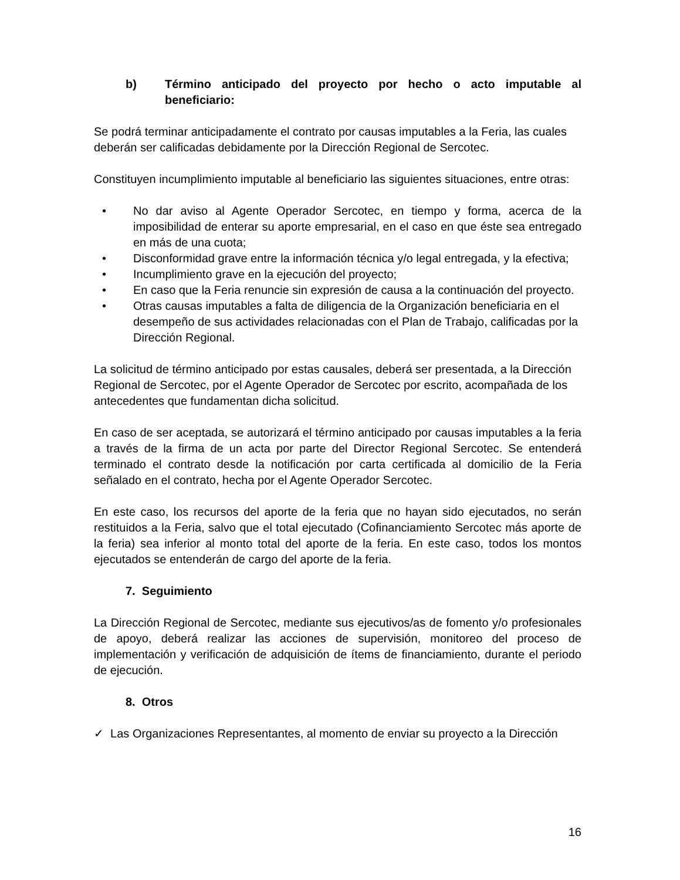b) Término anticipado del proyecto por hecho o acto imputable al beneficiario:
Se podrá terminar anticipadamente el contrato por causas imputables a la Feria, las cuales deberán ser calificadas debidamente por la Dirección Regional de Sercotec.
Constituyen incumplimiento imputable al beneficiario las siguientes situaciones, entre otras:
• No dar aviso al Agente Operador Sercotec, en tiempo y forma, acerca de la imposibilidad de enterar su aporte empresarial, en el caso en que éste sea entregado en más de una cuota;
• Disconformidad grave entre la información técnica y/o legal entregada, y la efectiva;
• Incumplimiento grave en la ejecución del proyecto;
• En caso que la Feria renuncie sin expresión de causa a la continuación del proyecto.
• Otras causas imputables a falta de diligencia de la Organización beneficiaria en el desempeño de sus actividades relacionadas con el Plan de Trabajo, calificadas por la Dirección Regional.
La solicitud de término anticipado por estas causales, deberá ser presentada, a la Dirección Regional de Sercotec, por el Agente Operador de Sercotec por escrito, acompañada de los antecedentes que fundamentan dicha solicitud.
En caso de ser aceptada, se autorizará el término anticipado por causas imputables a la feria a través de la firma de un acta por parte del Director Regional Sercotec. Se entenderá terminado el contrato desde la notificación por carta certificada al domicilio de la Feria señalado en el contrato, hecha por el Agente Operador Sercotec.
En este caso, los recursos del aporte de la feria que no hayan sido ejecutados, no serán restituidos a la Feria, salvo que el total ejecutado (Cofinanciamiento Sercotec más aporte de la feria) sea inferior al monto total del aporte de la feria. En este caso, todos los montos ejecutados se entenderán de cargo del aporte de la feria.
7. Seguimiento
La Dirección Regional de Sercotec, mediante sus ejecutivos/as de fomento y/o profesionales de apoyo, deberá realizar las acciones de supervisión, monitoreo del proceso de implementación y verificación de adquisición de ítems de financiamiento, durante el periodo de ejecución.
8. Otros
✓ Las Organizaciones Representantes, al momento de enviar su proyecto a la Dirección
16